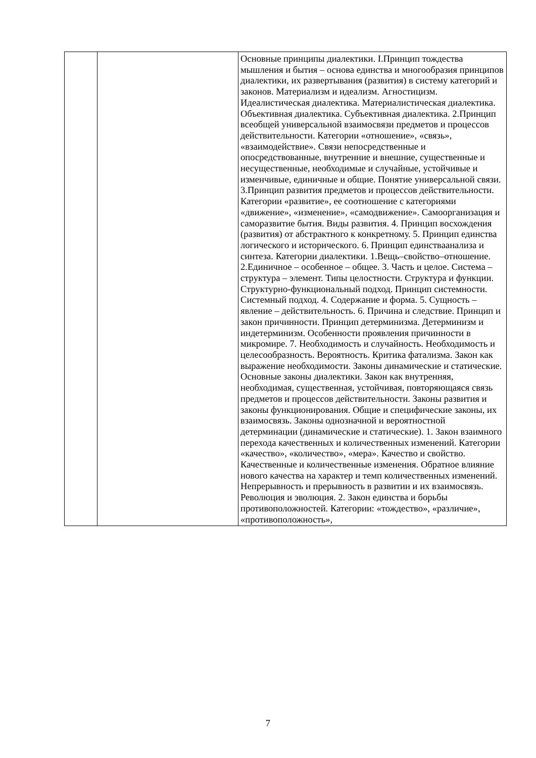| | | Основные принципы диалектики. I.Принцип тождества мышления и бытия – основа единства и многообразия принципов диалектики, их развертывания (развития) в систему категорий и законов. Материализм и идеализм. Агностицизм. Идеалистическая диалектика. Материалистическая диалектика. Объективная диалектика. Субъективная диалектика. 2.Принцип всеобщей универсальной взаимосвязи предметов и процессов действительности. Категории «отношение», «связь», «взаимодействие». Связи непосредственные и опосредствованные, внутренние и внешние, существенные и несущественные, необходимые и случайные, устойчивые и изменчивые, единичные и общие. Понятие универсальной связи. 3.Принцип развития предметов и процессов действительности. Категории «развитие», ее соотношение с категориями «движение», «изменение», «самодвижение». Самоорганизация и саморазвитие бытия. Виды развития. 4. Принцип восхождения (развития) от абстрактного к конкретному. 5. Принцип единства логического и исторического. 6. Принцип единстваанализа и синтеза. Категории диалектики. 1.Вещь–свойство–отношение. 2.Единичное – особенное – общее. 3. Часть и целое. Система – структура – элемент. Типы целостности. Структура и функции. Структурно-функциональный подход. Принцип системности. Системный подход. 4. Содержание и форма. 5. Сущность – явление – действительность. 6. Причина и следствие. Принцип и закон причинности. Принцип детерминизма. Детерминизм и индетерминизм. Особенности проявления причинности в микромире. 7. Необходимость и случайность. Необходимость и целесообразность. Вероятность. Критика фатализма. Закон как выражение необходимости. Законы динамические и статические. Основные законы диалектики. Закон как внутренняя, необходимая, существенная, устойчивая, повторяющаяся связь предметов и процессов действительности. Законы развития и законы функционирования. Общие и специфические законы, их взаимосвязь. Законы однозначной и вероятностной детерминации (динамические и статические). 1. Закон взаимного перехода качественных и количественных изменений. Категории «качество», «количество», «мера». Качество и свойство. Качественные и количественные изменения. Обратное влияние нового качества на характер и темп количественных изменений. Непрерывность и прерывность в развитии и их взаимосвязь. Революция и эволюция. 2. Закон единства и борьбы противоположностей. Категории: «тождество», «различие», «противоположность», |
7